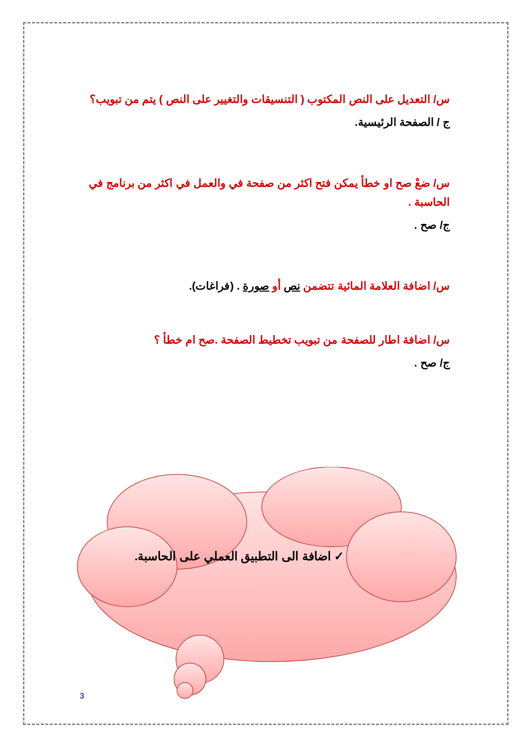س/ التعديل على النص المكتوب ( التنسيقات والتغيير على النص ) يتم من تبويب؟
ج / الصفحة الرئيسية.
س/ ضعْ صح او خطأ يمكن فتح اكثر من صفحة في والعمل في اكثر من برنامج في الحاسبة .
ج/ صح .
س/ اضافة العلامة المائية تتضمن نص أو صورة . (فراغات).
س/ اضافة اطار للصفحة من تبويب تخطيط الصفحة .صح ام خطأ ؟
ج/ صح .
✓ اضافة الى التطبيق العملي على الحاسبة.
3